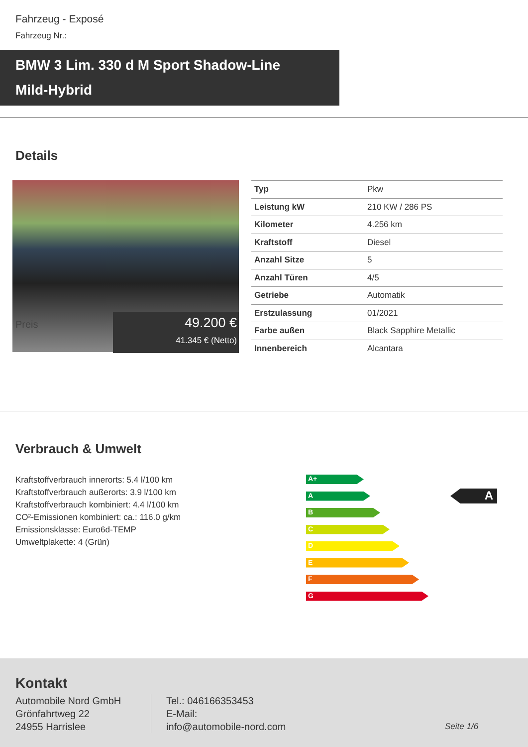Fahrzeug - Exposé
Fahrzeug Nr.:
BMW 3 Lim. 330 d M Sport Shadow-Line
Mild-Hybrid
Details
Preis
49.200 €
41.345 € (Netto)
| Typ | Pkw |
| Leistung kW | 210 KW / 286 PS |
| Kilometer | 4.256 km |
| Kraftstoff | Diesel |
| Anzahl Sitze | 5 |
| Anzahl Türen | 4/5 |
| Getriebe | Automatik |
| Erstzulassung | 01/2021 |
| Farbe außen | Black Sapphire Metallic |
| Innenbereich | Alcantara |
Verbrauch & Umwelt
Kraftstoffverbrauch innerorts: 5.4 l/100 km
Kraftstoffverbrauch außerorts: 3.9 l/100 km
Kraftstoffverbrauch kombiniert: 4.4 l/100 km
CO²-Emissionen kombiniert: ca.: 116.0 g/km
Emissionsklasse: Euro6d-TEMP
Umweltplakette: 4 (Grün)
A+
A
B
C
D
E
F
G
A
Kontakt
Automobile Nord GmbH
Grönfahrtweg 22
24955 Harrislee
Tel.: 046166353453
E-Mail:
info@automobile-nord.com
Seite 1/6